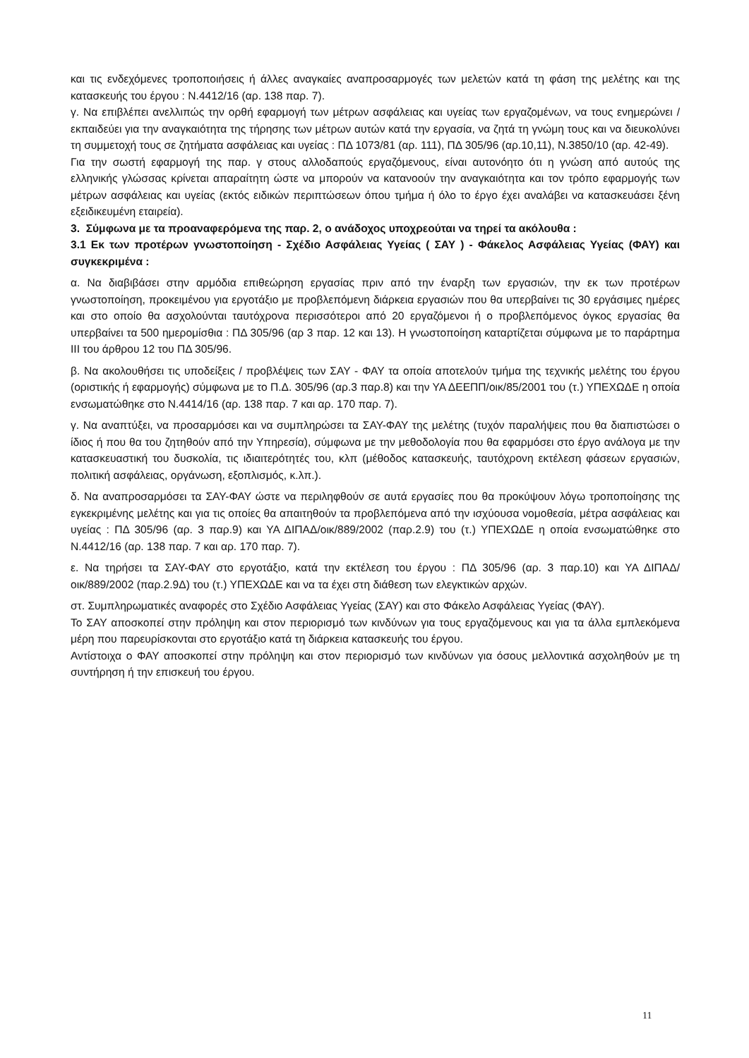και τις ενδεχόμενες τροποποιήσεις ή άλλες αναγκαίες αναπροσαρμογές των μελετών κατά τη φάση της μελέτης και της κατασκευής του έργου : Ν.4412/16 (αρ. 138 παρ. 7).
γ. Να επιβλέπει ανελλιπώς την ορθή εφαρμογή των μέτρων ασφάλειας και υγείας των εργαζομένων, να τους ενημερώνει / εκπαιδεύει για την αναγκαιότητα της τήρησης των μέτρων αυτών κατά την εργασία, να ζητά τη γνώμη τους και να διευκολύνει τη συμμετοχή τους σε ζητήματα ασφάλειας και υγείας : ΠΔ 1073/81 (αρ. 111), ΠΔ 305/96 (αρ.10,11), Ν.3850/10 (αρ. 42-49).
Για την σωστή εφαρμογή της παρ. γ στους αλλοδαπούς εργαζόμενους, είναι αυτονόητο ότι η γνώση από αυτούς της ελληνικής γλώσσας κρίνεται απαραίτητη ώστε να μπορούν να κατανοούν την αναγκαιότητα και τον τρόπο εφαρμογής των μέτρων ασφάλειας και υγείας (εκτός ειδικών περιπτώσεων όπου τμήμα ή όλο το έργο έχει αναλάβει να κατασκευάσει ξένη εξειδικευμένη εταιρεία).
3. Σύμφωνα με τα προαναφερόμενα της παρ. 2, ο ανάδοχος υποχρεούται να τηρεί τα ακόλουθα :
3.1 Εκ των προτέρων γνωστοποίηση - Σχέδιο Ασφάλειας Υγείας ( ΣΑΥ ) - Φάκελος Ασφάλειας Υγείας (ΦΑΥ) και συγκεκριμένα :
α. Να διαβιβάσει στην αρμόδια επιθεώρηση εργασίας πριν από την έναρξη των εργασιών, την εκ των προτέρων γνωστοποίηση, προκειμένου για εργοτάξιο με προβλεπόμενη διάρκεια εργασιών που θα υπερβαίνει τις 30 εργάσιμες ημέρες και στο οποίο θα ασχολούνται ταυτόχρονα περισσότεροι από 20 εργαζόμενοι ή ο προβλεπόμενος όγκος εργασίας θα υπερβαίνει τα 500 ημερομίσθια : ΠΔ 305/96 (αρ 3 παρ. 12 και 13). Η γνωστοποίηση καταρτίζεται σύμφωνα με το παράρτημα ΙΙΙ του άρθρου 12 του ΠΔ 305/96.
β. Να ακολουθήσει τις υποδείξεις / προβλέψεις των ΣΑΥ - ΦΑΥ τα οποία αποτελούν τμήμα της τεχνικής μελέτης του έργου (οριστικής ή εφαρμογής) σύμφωνα με το Π.Δ. 305/96 (αρ.3 παρ.8) και την ΥΑ ΔΕΕΠΠ/οικ/85/2001 του (τ.) ΥΠΕΧΩΔΕ η οποία ενσωματώθηκε στο Ν.4414/16 (αρ. 138 παρ. 7 και αρ. 170 παρ. 7).
γ. Να αναπτύξει, να προσαρμόσει και να συμπληρώσει τα ΣΑΥ-ΦΑΥ της μελέτης (τυχόν παραλήψεις που θα διαπιστώσει ο ίδιος ή που θα του ζητηθούν από την Υπηρεσία), σύμφωνα με την μεθοδολογία που θα εφαρμόσει στο έργο ανάλογα με την κατασκευαστική του δυσκολία, τις ιδιαιτερότητές του, κλπ (μέθοδος κατασκευής, ταυτόχρονη εκτέλεση φάσεων εργασιών, πολιτική ασφάλειας, οργάνωση, εξοπλισμός, κ.λπ.).
δ. Να αναπροσαρμόσει τα ΣΑΥ-ΦΑΥ ώστε να περιληφθούν σε αυτά εργασίες που θα προκύψουν λόγω τροποποίησης της εγκεκριμένης μελέτης και για τις οποίες θα απαιτηθούν τα προβλεπόμενα από την ισχύουσα νομοθεσία, μέτρα ασφάλειας και υγείας : ΠΔ 305/96 (αρ. 3 παρ.9) και ΥΑ ΔΙΠΑΔ/οικ/889/2002 (παρ.2.9) του (τ.) ΥΠΕΧΩΔΕ η οποία ενσωματώθηκε στο Ν.4412/16 (αρ. 138 παρ. 7 και αρ. 170 παρ. 7).
ε. Να τηρήσει τα ΣΑΥ-ΦΑΥ στο εργοτάξιο, κατά την εκτέλεση του έργου : ΠΔ 305/96 (αρ. 3 παρ.10) και ΥΑ ΔΙΠΑΔ/οικ/889/2002 (παρ.2.9Δ) του (τ.) ΥΠΕΧΩΔΕ και να τα έχει στη διάθεση των ελεγκτικών αρχών.
στ. Συμπληρωματικές αναφορές στο Σχέδιο Ασφάλειας Υγείας (ΣΑΥ) και στο Φάκελο Ασφάλειας Υγείας (ΦΑΥ).
Το ΣΑΥ αποσκοπεί στην πρόληψη και στον περιορισμό των κινδύνων για τους εργαζόμενους και για τα άλλα εμπλεκόμενα μέρη που παρευρίσκονται στο εργοτάξιο κατά τη διάρκεια κατασκευής του έργου.
Αντίστοιχα ο ΦΑΥ αποσκοπεί στην πρόληψη και στον περιορισμό των κινδύνων για όσους μελλοντικά ασχοληθούν με τη συντήρηση ή την επισκευή του έργου.
11